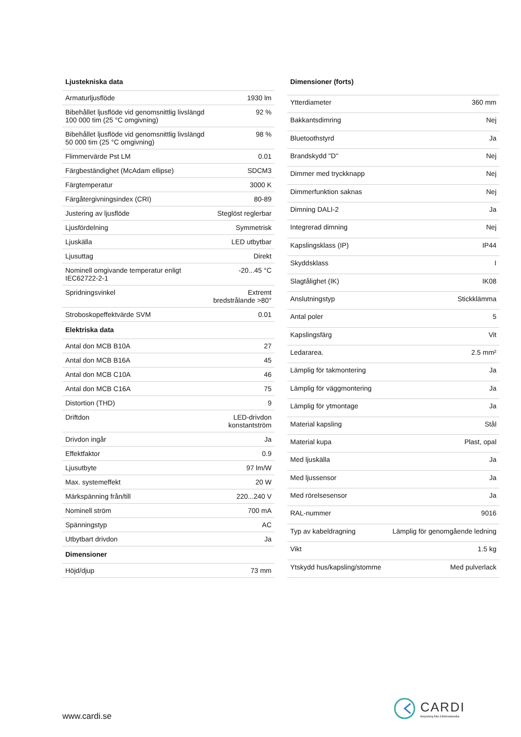| Ljustekniska data | |
| --- | --- |
| Armaturljusflöde | 1930 lm |
| Bibehållet ljusflöde vid genomsnittlig livslängd 100 000 tim (25 °C omgivning) | 92 % |
| Bibehållet ljusflöde vid genomsnittlig livslängd 50 000 tim (25 °C omgivning) | 98 % |
| Flimmervärde Pst LM | 0.01 |
| Färgbeständighet (McAdam ellipse) | SDCM3 |
| Färgtemperatur | 3000 K |
| Färgåtergivningsindex (CRI) | 80-89 |
| Justering av ljusflöde | Steglöst reglerbar |
| Ljusfördelning | Symmetrisk |
| Ljuskälla | LED utbytbar |
| Ljusuttag | Direkt |
| Nominell omgivande temperatur enligt IEC62722-2-1 | -20...45 °C |
| Spridningsvinkel | Extremt bredstrålande >80° |
| Stroboskopeffektvärde SVM | 0.01 |
| Elektriska data | |
| Antal don MCB B10A | 27 |
| Antal don MCB B16A | 45 |
| Antal don MCB C10A | 46 |
| Antal don MCB C16A | 75 |
| Distortion (THD) | 9 |
| Driftdon | LED-drivdon konstantström |
| Drivdon ingår | Ja |
| Effektfaktor | 0.9 |
| Ljusutbyte | 97 lm/W |
| Max. systemeffekt | 20 W |
| Märkspänning från/till | 220...240 V |
| Nominell ström | 700 mA |
| Spänningstyp | AC |
| Utbytbart drivdon | Ja |
| Dimensioner | |
| Höjd/djup | 73 mm |
| Dimensioner (forts) | |
| --- | --- |
| Ytterdiameter | 360 mm |
| Bakkantsdimring | Nej |
| Bluetoothstyrd | Ja |
| Brandskydd "D" | Nej |
| Dimmer med tryckknapp | Nej |
| Dimmerfunktion saknas | Nej |
| Dimning DALI-2 | Ja |
| Integrerad dimning | Nej |
| Kapslingsklass (IP) | IP44 |
| Skyddsklass | I |
| Slagtålighet (IK) | IK08 |
| Anslutningstyp | Stickklämma |
| Antal poler | 5 |
| Kapslingsfärg | Vit |
| Ledararea. | 2.5 mm² |
| Lämplig för takmontering | Ja |
| Lämplig för väggmontering | Ja |
| Lämplig för ytmontage | Ja |
| Material kapsling | Stål |
| Material kupa | Plast, opal |
| Med ljuskälla | Ja |
| Med ljussensor | Ja |
| Med rörelsesensor | Ja |
| RAL-nummer | 9016 |
| Typ av kabeldragning | Lämplig för genomgående ledning |
| Vikt | 1.5 kg |
| Ytskydd hus/kapsling/stomme | Med pulverlack |
www.cardi.se
CARDI
Belysning från Elektroskandia